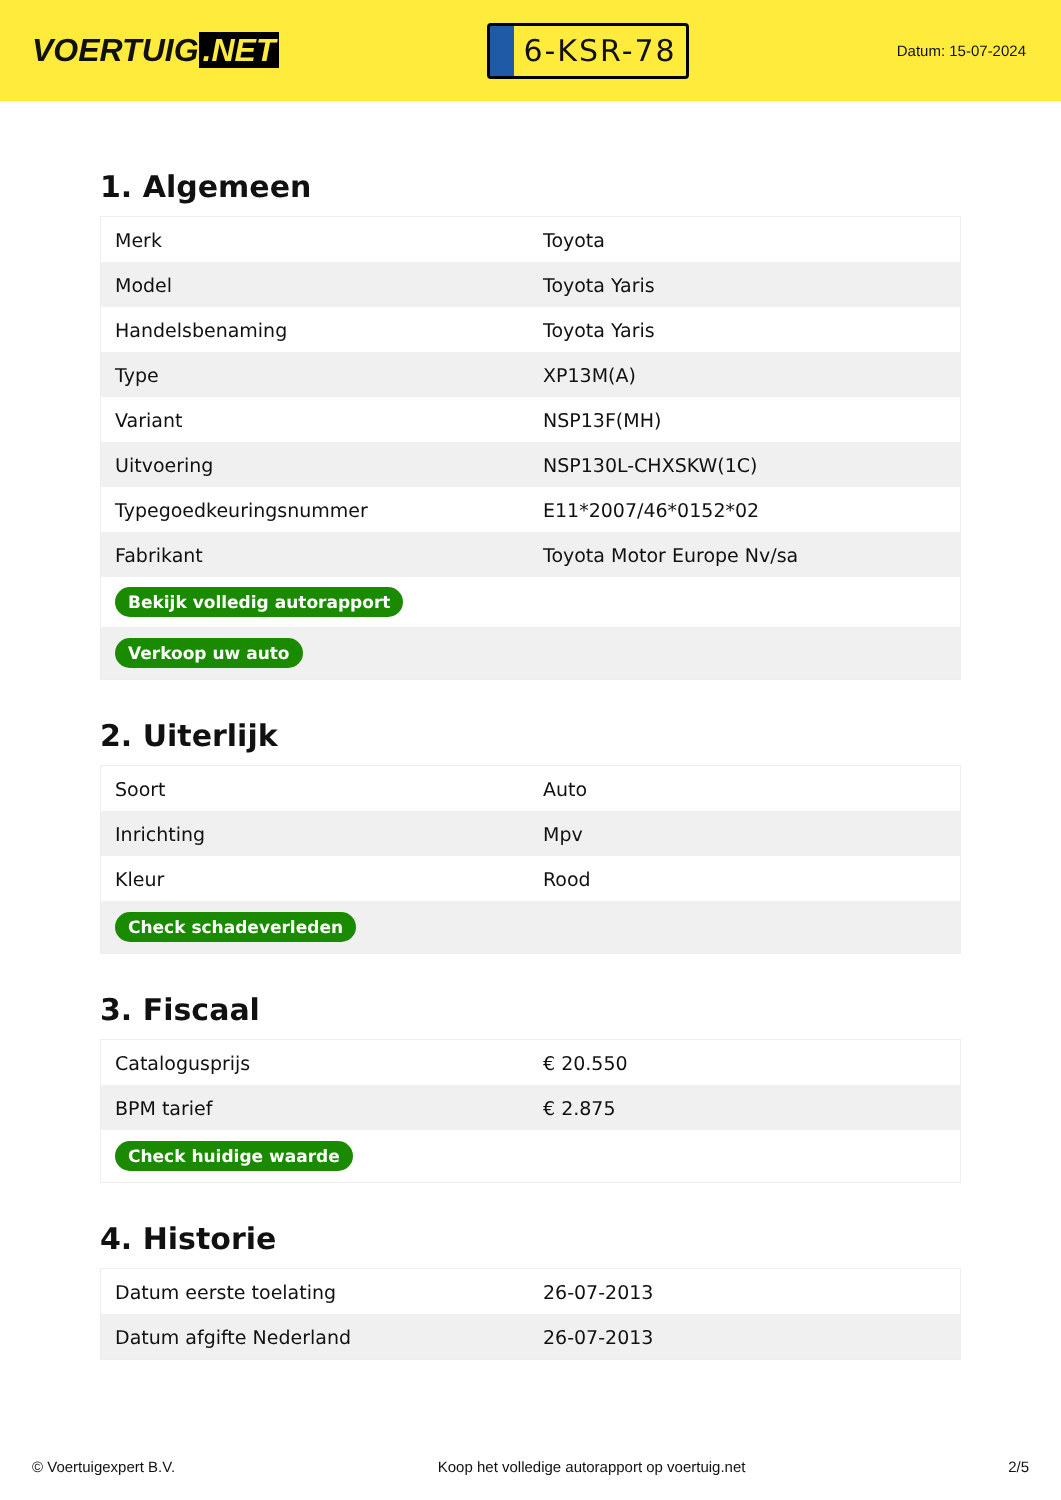VOERTUIG.NET
6-KSR-78
Datum: 15-07-2024
1. Algemeen
| Merk | Toyota |
| Model | Toyota Yaris |
| Handelsbenaming | Toyota Yaris |
| Type | XP13M(A) |
| Variant | NSP13F(MH) |
| Uitvoering | NSP130L-CHXSKW(1C) |
| Typegoedkeuringsnummer | E11*2007/46*0152*02 |
| Fabrikant | Toyota Motor Europe Nv/sa |
| Bekijk volledig autorapport | |
| Verkoop uw auto | |
2. Uiterlijk
| Soort | Auto |
| Inrichting | Mpv |
| Kleur | Rood |
| Check schadeverleden | |
3. Fiscaal
| Catalogusprijs | € 20.550 |
| BPM tarief | € 2.875 |
| Check huidige waarde | |
4. Historie
| Datum eerste toelating | 26-07-2013 |
| Datum afgifte Nederland | 26-07-2013 |
© Voertuigexpert B.V. Koop het volledige autorapport op voertuig.net 2/5